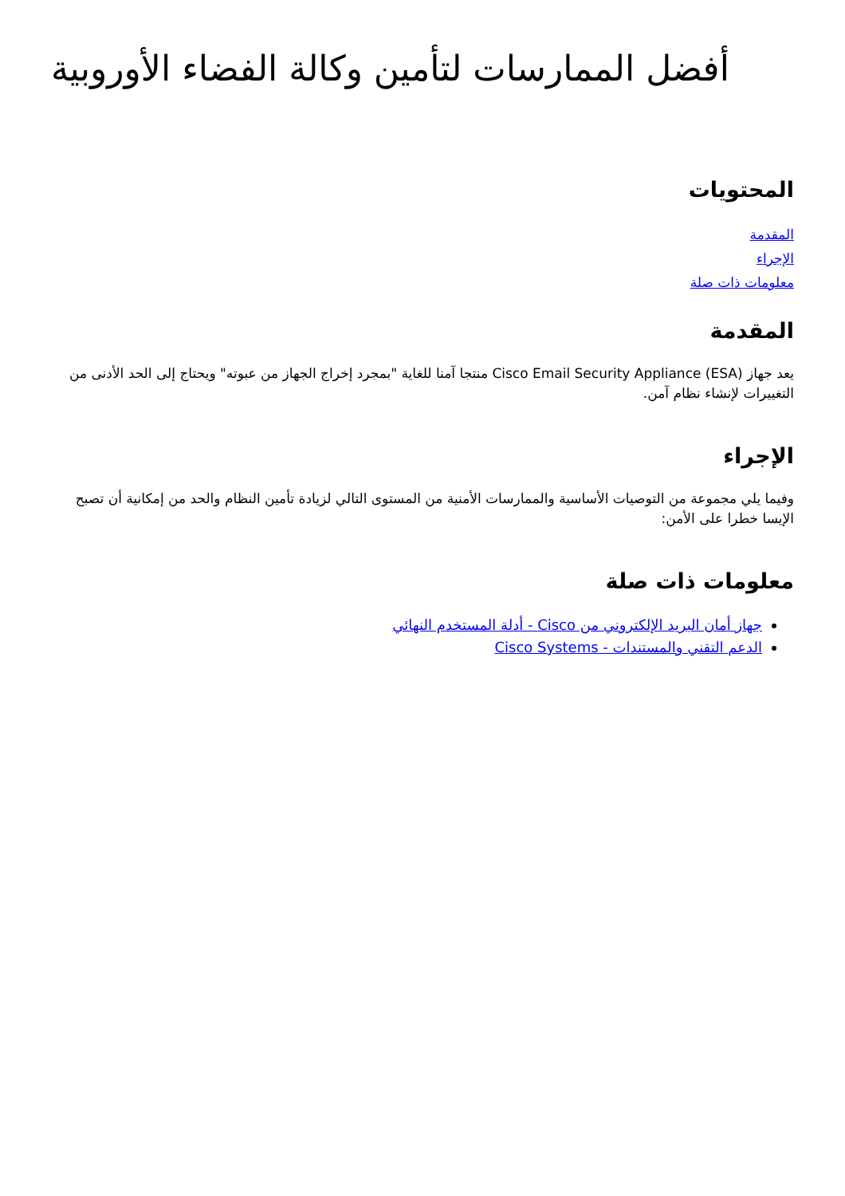أفضل الممارسات لتأمين وكالة الفضاء الأوروبية
المحتويات
المقدمة
الإجراء
معلومات ذات صلة
المقدمة
يعد جهاز Cisco Email Security Appliance (ESA) منتجا آمنا للغاية "بمجرد إخراج الجهاز من عبوته" ويحتاج إلى الحد الأدنى من التغييرات لإنشاء نظام آمن.
الإجراء
وفيما يلي مجموعة من التوصيات الأساسية والممارسات الأمنية من المستوى التالي لزيادة تأمين النظام والحد من إمكانية أن تصبح الإيسا خطرا على الأمن:
معلومات ذات صلة
جهاز أمان البريد الإلكتروني من Cisco - أدلة المستخدم النهائي
الدعم التقني والمستندات - Cisco Systems